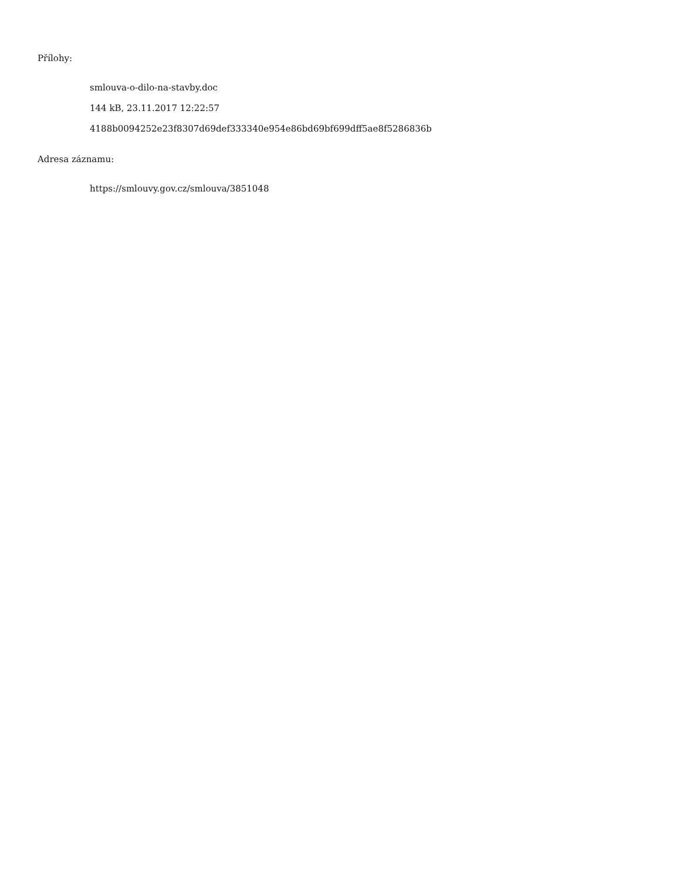Přílohy:
smlouva-o-dilo-na-stavby.doc
144 kB, 23.11.2017 12:22:57
4188b0094252e23f8307d69def333340e954e86bd69bf699dff5ae8f5286836b
Adresa záznamu:
https://smlouvy.gov.cz/smlouva/3851048